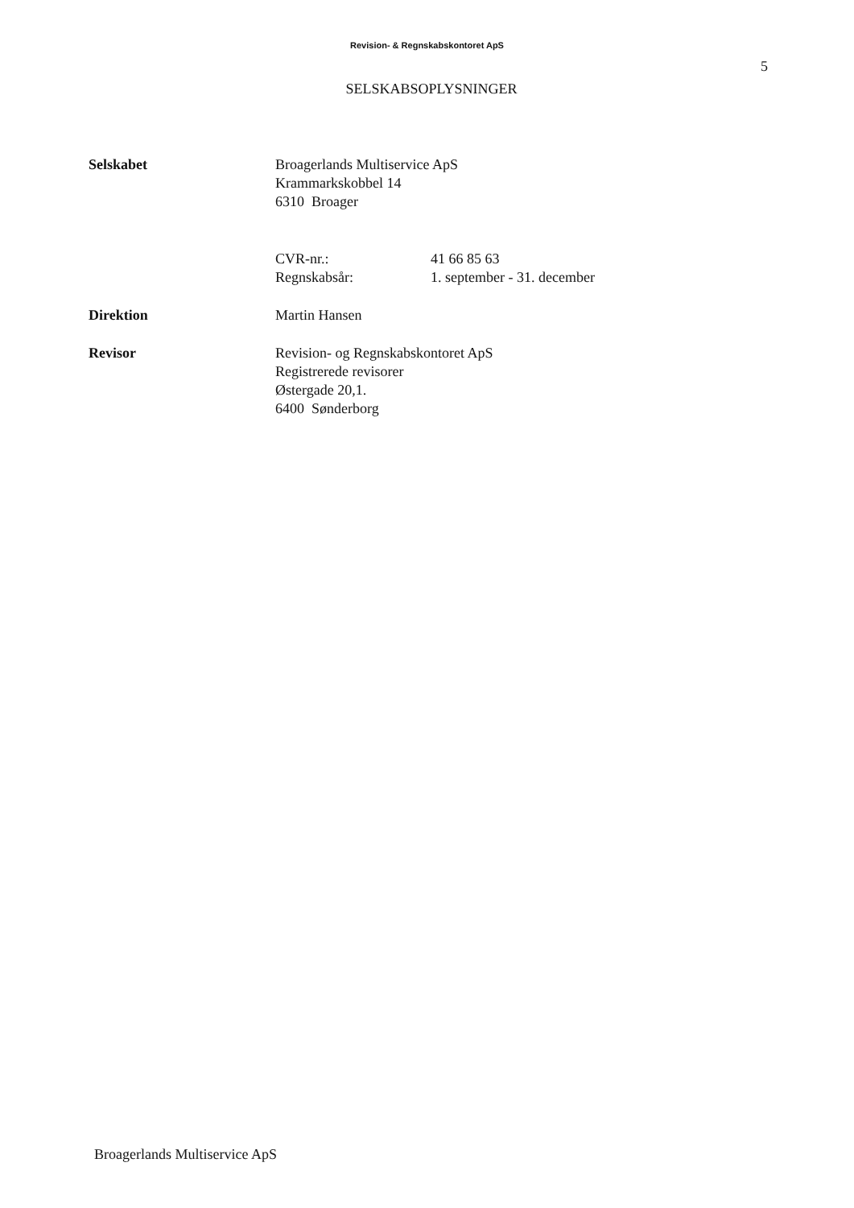Revision- & Regnskabskontoret ApS
5
SELSKABSOPLYSNINGER
Selskabet Broagerlands Multiservice ApS
Krammarkskobbel 14
6310 Broager
CVR-nr.: 41 66 85 63
Regnskabsår: 1. september - 31. december
Direktion Martin Hansen
Revisor Revision- og Regnskabskontoret ApS
Registrerede revisorer
Østergade 20,1.
6400 Sønderborg
Broagerlands Multiservice ApS